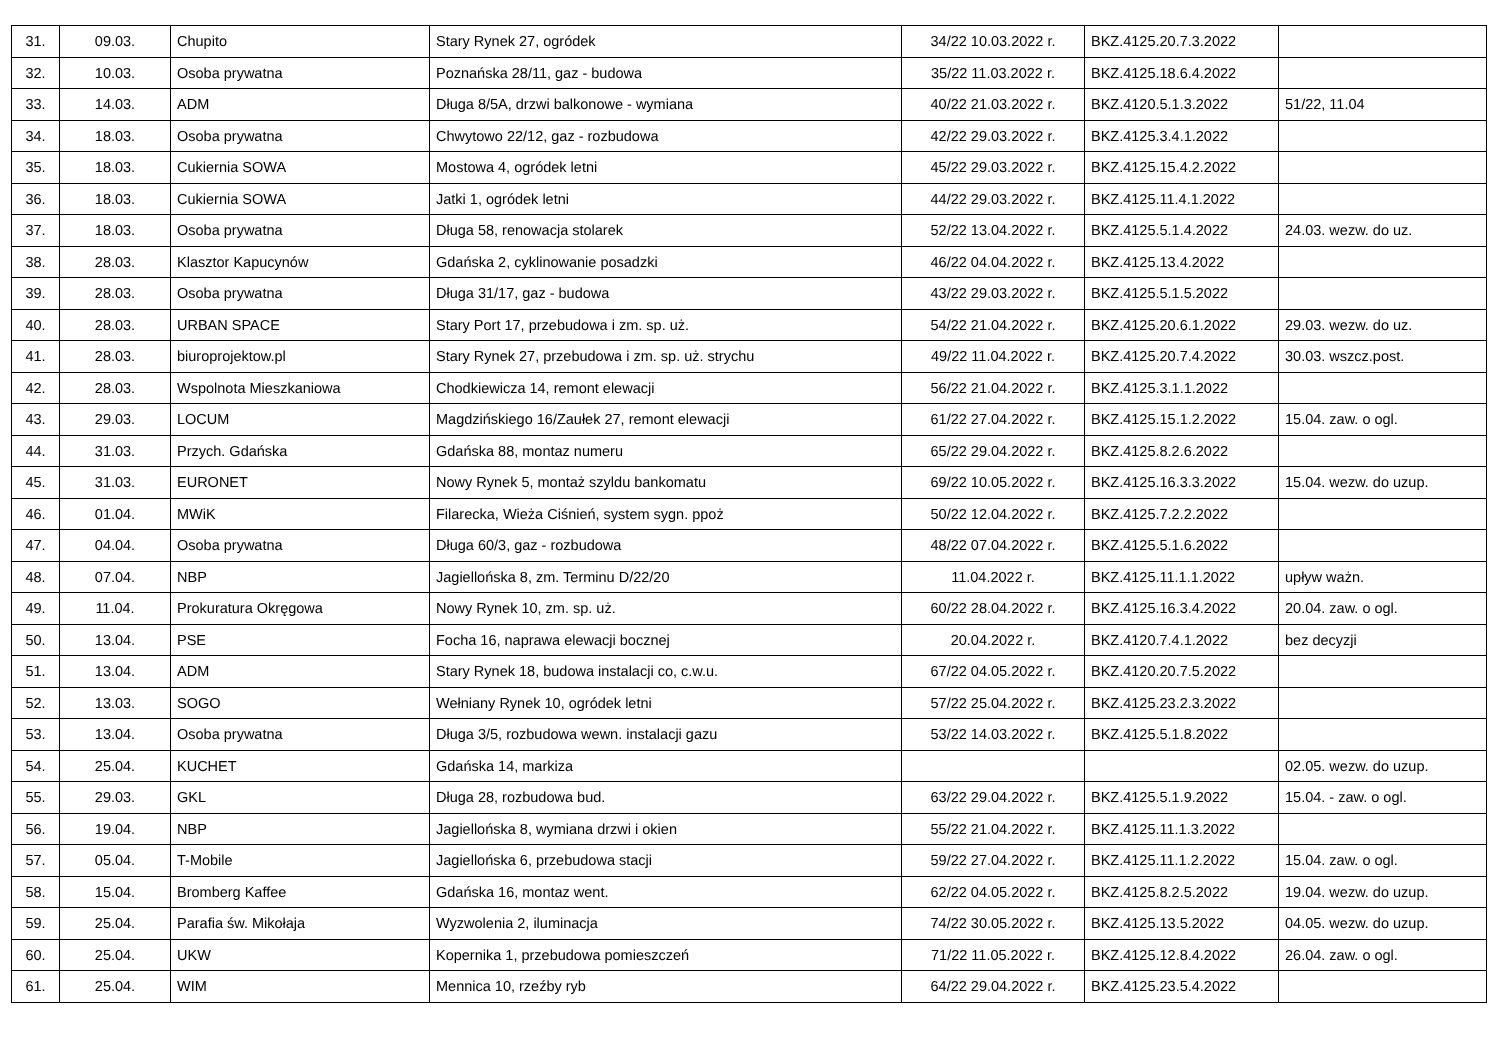| 31. | 09.03. | Chupito | Stary Rynek 27, ogródek | 34/22 10.03.2022 r. | BKZ.4125.20.7.3.2022 | |
| 32. | 10.03. | Osoba prywatna | Poznańska 28/11, gaz - budowa | 35/22 11.03.2022 r. | BKZ.4125.18.6.4.2022 | |
| 33. | 14.03. | ADM | Długa 8/5A, drzwi balkonowe - wymiana | 40/22 21.03.2022 r. | BKZ.4120.5.1.3.2022 | 51/22, 11.04 |
| 34. | 18.03. | Osoba prywatna | Chwytowo 22/12, gaz - rozbudowa | 42/22 29.03.2022 r. | BKZ.4125.3.4.1.2022 | |
| 35. | 18.03. | Cukiernia SOWA | Mostowa 4, ogródek letni | 45/22 29.03.2022 r. | BKZ.4125.15.4.2.2022 | |
| 36. | 18.03. | Cukiernia SOWA | Jatki 1, ogródek letni | 44/22 29.03.2022 r. | BKZ.4125.11.4.1.2022 | |
| 37. | 18.03. | Osoba prywatna | Długa 58, renowacja stolarek | 52/22 13.04.2022 r. | BKZ.4125.5.1.4.2022 | 24.03. wezw. do uz. |
| 38. | 28.03. | Klasztor Kapucynów | Gdańska 2, cyklinowanie posadzki | 46/22 04.04.2022 r. | BKZ.4125.13.4.2022 | |
| 39. | 28.03. | Osoba prywatna | Długa 31/17, gaz - budowa | 43/22 29.03.2022 r. | BKZ.4125.5.1.5.2022 | |
| 40. | 28.03. | URBAN SPACE | Stary Port 17, przebudowa i zm. sp. uż. | 54/22 21.04.2022 r. | BKZ.4125.20.6.1.2022 | 29.03. wezw. do uz. |
| 41. | 28.03. | biuroprojektow.pl | Stary Rynek 27, przebudowa i zm. sp. uż. strychu | 49/22 11.04.2022 r. | BKZ.4125.20.7.4.2022 | 30.03. wszcz.post. |
| 42. | 28.03. | Wspolnota Mieszkaniowa | Chodkiewicza 14, remont elewacji | 56/22 21.04.2022 r. | BKZ.4125.3.1.1.2022 | |
| 43. | 29.03. | LOCUM | Magdzińskiego 16/Zaułek 27, remont elewacji | 61/22 27.04.2022 r. | BKZ.4125.15.1.2.2022 | 15.04. zaw. o ogl. |
| 44. | 31.03. | Przych. Gdańska | Gdańska 88, montaz numeru | 65/22 29.04.2022 r. | BKZ.4125.8.2.6.2022 | |
| 45. | 31.03. | EURONET | Nowy Rynek 5, montaż szyldu bankomatu | 69/22 10.05.2022 r. | BKZ.4125.16.3.3.2022 | 15.04. wezw. do uzup. |
| 46. | 01.04. | MWiK | Filarecka, Wieża Ciśnień, system sygn. ppoż | 50/22 12.04.2022 r. | BKZ.4125.7.2.2.2022 | |
| 47. | 04.04. | Osoba prywatna | Długa 60/3, gaz - rozbudowa | 48/22 07.04.2022 r. | BKZ.4125.5.1.6.2022 | |
| 48. | 07.04. | NBP | Jagiellońska 8, zm. Terminu D/22/20 | 11.04.2022 r. | BKZ.4125.11.1.1.2022 | upływ ważn. |
| 49. | 11.04. | Prokuratura Okręgowa | Nowy Rynek 10, zm. sp. uż. | 60/22 28.04.2022 r. | BKZ.4125.16.3.4.2022 | 20.04. zaw. o ogl. |
| 50. | 13.04. | PSE | Focha 16, naprawa elewacji bocznej | 20.04.2022 r. | BKZ.4120.7.4.1.2022 | bez decyzji |
| 51. | 13.04. | ADM | Stary Rynek 18, budowa instalacji co, c.w.u. | 67/22 04.05.2022 r. | BKZ.4120.20.7.5.2022 | |
| 52. | 13.03. | SOGO | Wełniany Rynek 10, ogródek letni | 57/22 25.04.2022 r. | BKZ.4125.23.2.3.2022 | |
| 53. | 13.04. | Osoba prywatna | Długa 3/5, rozbudowa wewn. instalacji gazu | 53/22 14.03.2022 r. | BKZ.4125.5.1.8.2022 | |
| 54. | 25.04. | KUCHET | Gdańska 14, markiza | | | 02.05. wezw. do uzup. |
| 55. | 29.03. | GKL | Długa 28, rozbudowa bud. | 63/22 29.04.2022 r. | BKZ.4125.5.1.9.2022 | 15.04. - zaw. o ogl. |
| 56. | 19.04. | NBP | Jagiellońska 8, wymiana drzwi i okien | 55/22 21.04.2022 r. | BKZ.4125.11.1.3.2022 | |
| 57. | 05.04. | T-Mobile | Jagiellońska 6, przebudowa stacji | 59/22 27.04.2022 r. | BKZ.4125.11.1.2.2022 | 15.04. zaw. o ogl. |
| 58. | 15.04. | Bromberg Kaffee | Gdańska 16, montaz went. | 62/22 04.05.2022 r. | BKZ.4125.8.2.5.2022 | 19.04. wezw. do uzup. |
| 59. | 25.04. | Parafia św. Mikołaja | Wyzwolenia 2, iluminacja | 74/22 30.05.2022 r. | BKZ.4125.13.5.2022 | 04.05. wezw. do uzup. |
| 60. | 25.04. | UKW | Kopernika 1, przebudowa pomieszczeń | 71/22 11.05.2022 r. | BKZ.4125.12.8.4.2022 | 26.04. zaw. o ogl. |
| 61. | 25.04. | WIM | Mennica 10, rzeźby ryb | 64/22 29.04.2022 r. | BKZ.4125.23.5.4.2022 | |